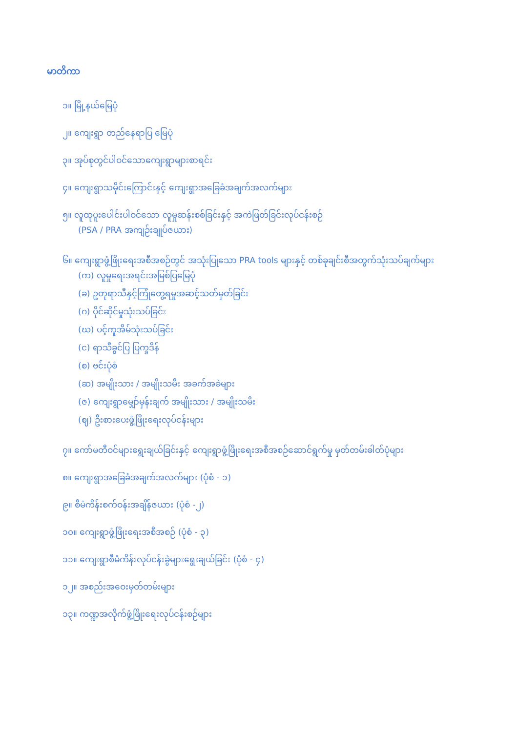မာတိကာ
၁။ မြို့နယ်မြေပုံ
၂။ ကျေးရွာ တည်နေရာပြ မြေပုံ
၃။ အုပ်စုတွင်ပါဝင်သောကျေးရွာများစာရင်း
၄။ ကျေးရွာသမိုင်းကြောင်းနှင့် ကျေးရွာအခြေခံအချက်အလက်များ
၅။ လူထုပူးပေါင်းပါဝင်သော လူမှုဆန်းစစ်ခြင်းနှင့် အကဲဖြတ်ခြင်းလုပ်ငန်းစဉ်
(PSA / PRA အကျဉ်းချုပ်ဇယား)
၆။ ကျေးရွာဖွံ့ဖြိုးရေးအစီအစဉ်တွင် အသုံးပြုသော PRA tools များနှင့် တစ်ခုချင်းစီအတွက်သုံးသပ်ချက်များ
(က) လူမှုရေးအရင်းအမြစ်ပြမြေပုံ
(ခ) ဥတုရာသီနှင့်ကြုံတွေ့ရမှုအဆင့်သတ်မှတ်ခြင်း
(ဂ) ပိုင်ဆိုင်မှုသုံးသပ်ခြင်း
(ဃ) ပင့်ကူအိမ်သုံးသပ်ခြင်း
(င) ရာသီခွင်ပြ ပြက္ခဒိန်
(စ) ဗင်းပုံစံ
(ဆ) အမျိုးသား / အမျိုးသမီး အခက်အခဲများ
(ဇ) ကျေးရွာမျှော်မှန်းချက် အမျိုးသား / အမျိုးသမီး
(ဈ) ဦးစားပေးဖွံ့ဖြိုးရေးလုပ်ငန်းများ
၇။ ကော်မတီဝင်များရွေးချယ်ခြင်းနှင့် ကျေးရွာဖွံ့ဖြိုးရေးအစီအစဉ်ဆောင်ရွက်မှု မှတ်တမ်းဓါတ်ပုံများ
၈။ ကျေးရွာအခြေခံအချက်အလက်များ (ပုံစံ - ၁)
၉။ စီမံကိန်းစက်ဝန်းအချိန်ဇယား (ပုံစံ -၂)
၁၀။ ကျေးရွာဖွံ့ဖြိုးရေးအစီအစဉ် (ပုံစံ - ၃)
၁၁။ ကျေးရွာစီမံကိန်းလုပ်ငန်းခွဲများရွေးချယ်ခြင်း (ပုံစံ - ၄)
၁၂။ အစည်းအဝေးမှတ်တမ်းများ
၁၃။ ကဏ္ဍအလိုက်ဖွံ့ဖြိုးရေးလုပ်ငန်းစဉ်များ